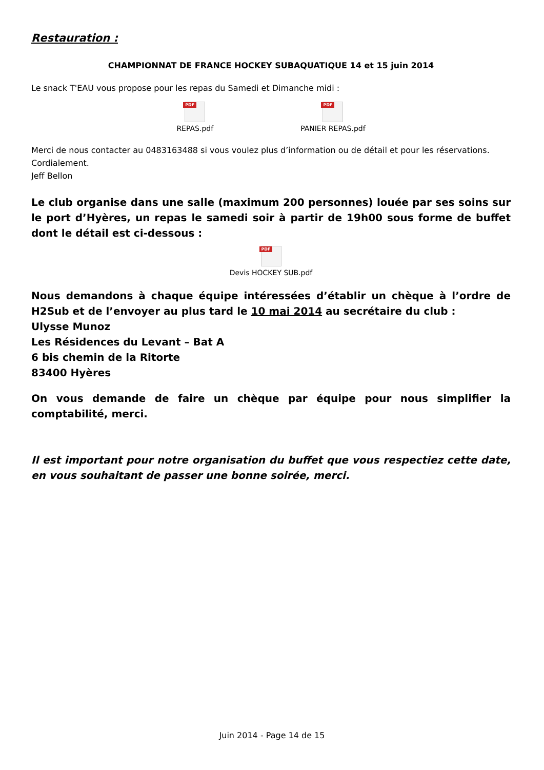Restauration :
CHAMPIONNAT DE FRANCE HOCKEY SUBAQUATIQUE 14 et 15 juin 2014
Le snack T'EAU vous propose pour les repas du Samedi et Dimanche midi :
PDF
REPAS.pdf
PDF
PANIER REPAS.pdf
Merci de nous contacter au 0483163488 si vous voulez plus d’information ou de détail et pour les réservations.
Cordialement.
Jeff Bellon
Le club organise dans une salle (maximum 200 personnes) louée par ses soins sur le port d’Hyères, un repas le samedi soir à partir de 19h00 sous forme de buffet dont le détail est ci-dessous :
PDF
Devis HOCKEY SUB.pdf
Nous demandons à chaque équipe intéressées d’établir un chèque à l’ordre de H2Sub et de l’envoyer au plus tard le 10 mai 2014 au secrétaire du club :
Ulysse Munoz
Les Résidences du Levant – Bat A
6 bis chemin de la Ritorte
83400 Hyères
On vous demande de faire un chèque par équipe pour nous simplifier la comptabilité, merci.
Il est important pour notre organisation du buffet que vous respectiez cette date, en vous souhaitant de passer une bonne soirée, merci.
Juin 2014 - Page 14 de 15